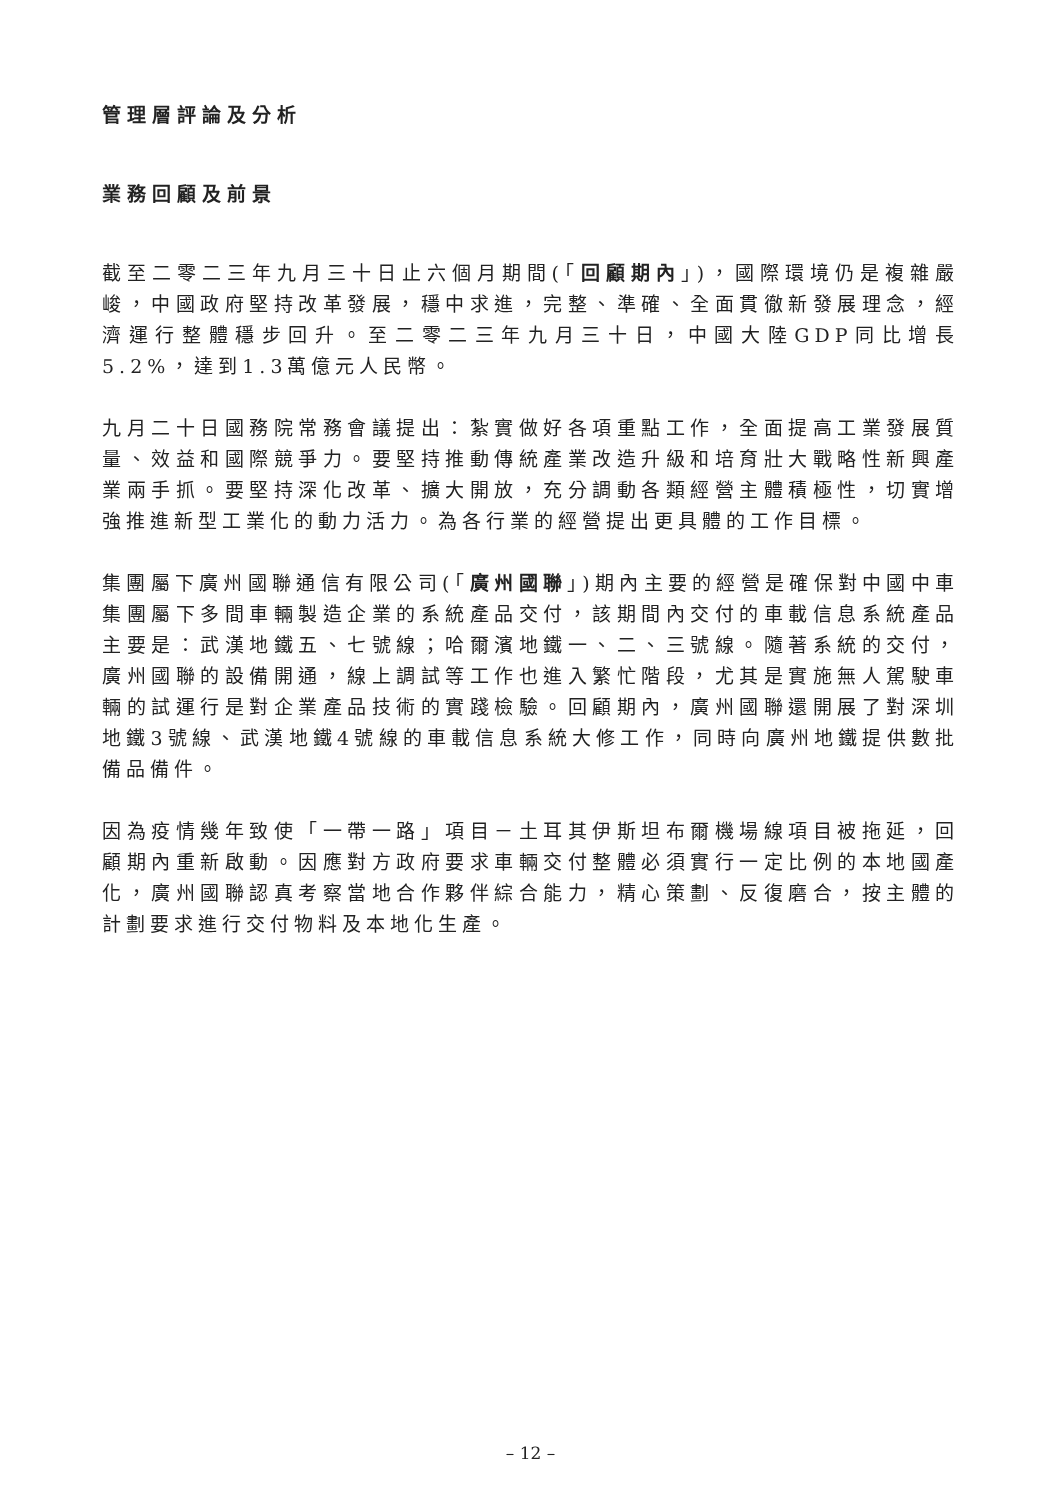管理層評論及分析
業務回顧及前景
截至二零二三年九月三十日止六個月期間(「回顧期內」)，國際環境仍是複雜嚴峻，中國政府堅持改革發展，穩中求進，完整、準確、全面貫徹新發展理念，經濟運行整體穩步回升。至二零二三年九月三十日，中國大陸GDP同比增長5.2%，達到1.3萬億元人民幣。
九月二十日國務院常務會議提出：紮實做好各項重點工作，全面提高工業發展質量、效益和國際競爭力。要堅持推動傳統產業改造升級和培育壯大戰略性新興產業兩手抓。要堅持深化改革、擴大開放，充分調動各類經營主體積極性，切實增強推進新型工業化的動力活力。為各行業的經營提出更具體的工作目標。
集團屬下廣州國聯通信有限公司(「廣州國聯」)期內主要的經營是確保對中國中車集團屬下多間車輛製造企業的系統產品交付，該期間內交付的車載信息系統產品主要是：武漢地鐵五、七號線；哈爾濱地鐵一、二、三號線。隨著系統的交付，廣州國聯的設備開通，線上調試等工作也進入繁忙階段，尤其是實施無人駕駛車輛的試運行是對企業產品技術的實踐檢驗。回顧期內，廣州國聯還開展了對深圳地鐵3號線、武漢地鐵4號線的車載信息系統大修工作，同時向廣州地鐵提供數批備品備件。
因為疫情幾年致使「一帶一路」項目－土耳其伊斯坦布爾機場線項目被拖延，回顧期內重新啟動。因應對方政府要求車輛交付整體必須實行一定比例的本地國產化，廣州國聯認真考察當地合作夥伴綜合能力，精心策劃、反復磨合，按主體的計劃要求進行交付物料及本地化生產。
– 12 –